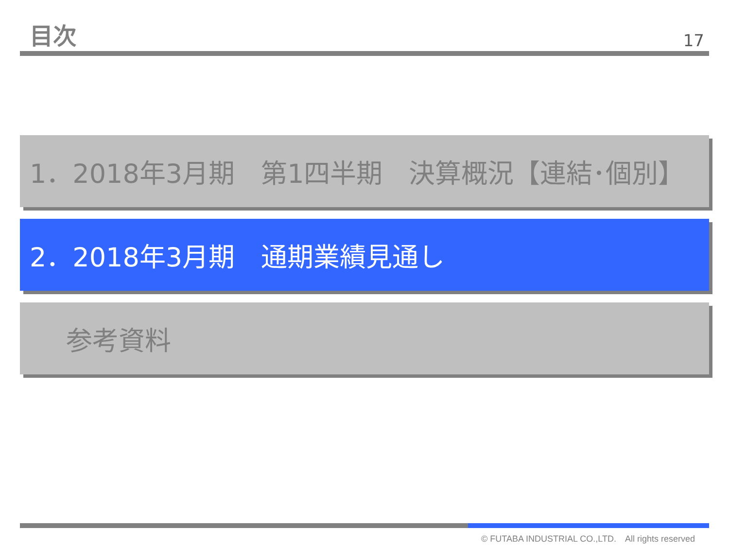目次
17
1．2018年3月期　第1四半期　決算概況【連結･個別】
2．2018年3月期　通期業績見通し
参考資料
© FUTABA INDUSTRIAL CO.,LTD.　All rights reserved